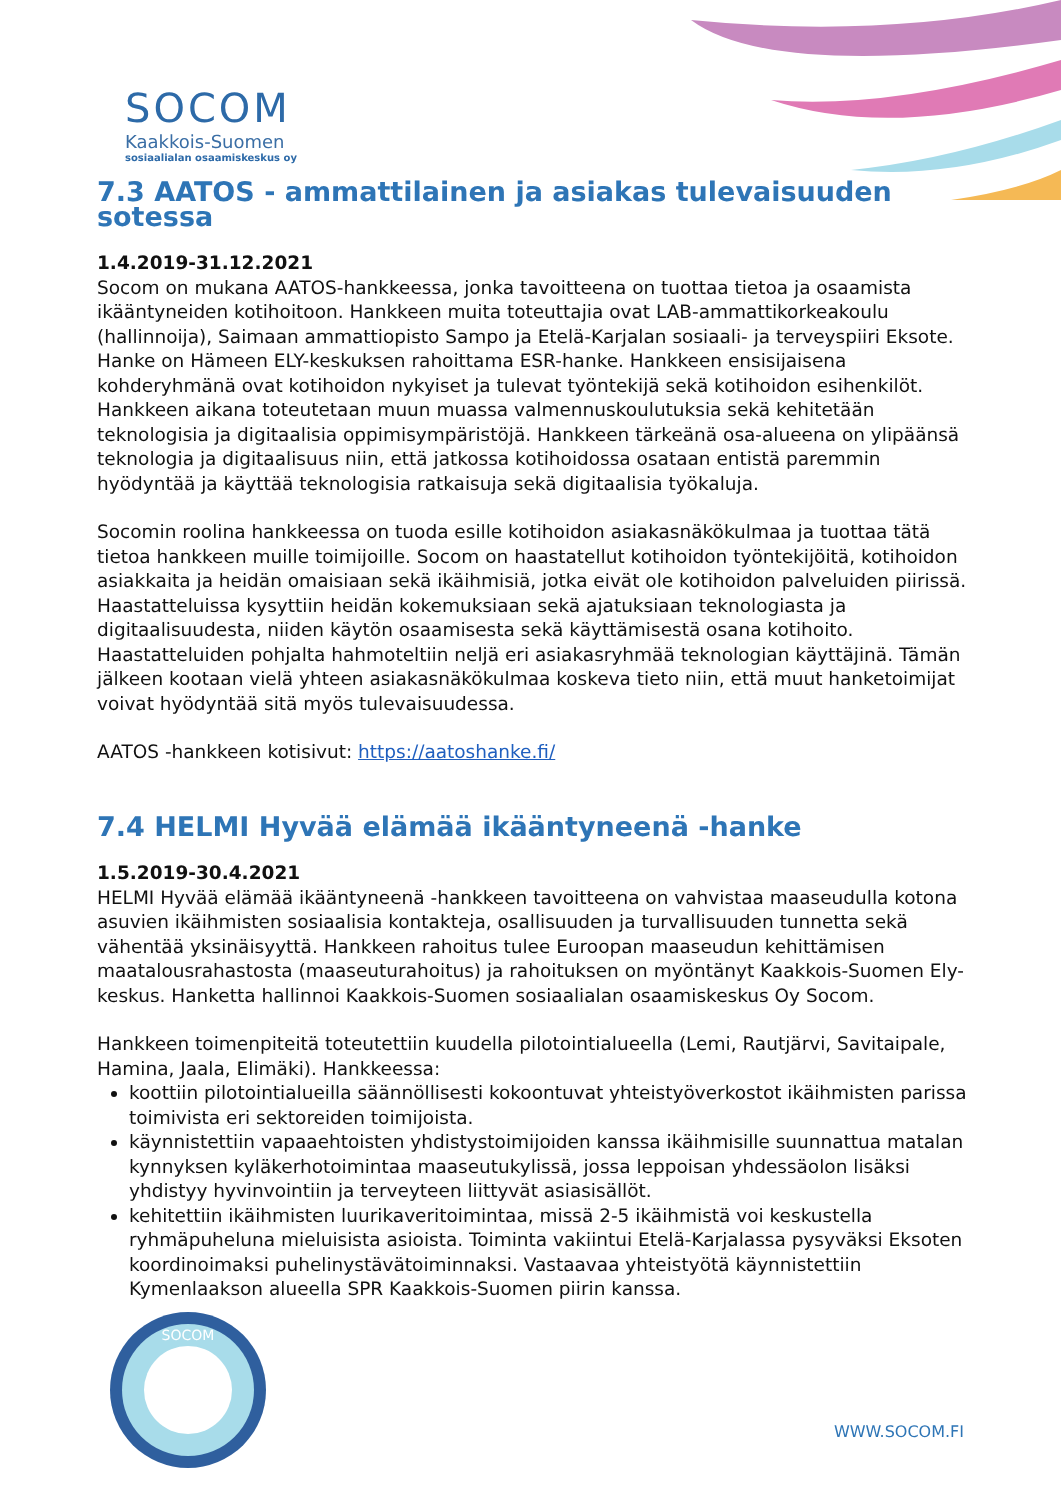SOCOM
Kaakkois-Suomen
sosiaalialan osaamiskeskus oy
7.3 AATOS - ammattilainen ja asiakas tulevaisuuden sotessa
1.4.2019-31.12.2021
Socom on mukana AATOS-hankkeessa, jonka tavoitteena on tuottaa tietoa ja osaamista ikääntyneiden kotihoitoon. Hankkeen muita toteuttajia ovat LAB-ammattikorkeakoulu (hallinnoija), Saimaan ammattiopisto Sampo ja Etelä-Karjalan sosiaali- ja terveyspiiri Eksote. Hanke on Hämeen ELY-keskuksen rahoittama ESR-hanke. Hankkeen ensisijaisena kohderyhmänä ovat kotihoidon nykyiset ja tulevat työntekijä sekä kotihoidon esihenkilöt. Hankkeen aikana toteutetaan muun muassa valmennuskoulutuksia sekä kehitetään teknologisia ja digitaalisia oppimisympäristöjä. Hankkeen tärkeänä osa-alueena on ylipäänsä teknologia ja digitaalisuus niin, että jatkossa kotihoidossa osataan entistä paremmin hyödyntää ja käyttää teknologisia ratkaisuja sekä digitaalisia työkaluja.
Socomin roolina hankkeessa on tuoda esille kotihoidon asiakasnäkökulmaa ja tuottaa tätä tietoa hankkeen muille toimijoille. Socom on haastatellut kotihoidon työntekijöitä, kotihoidon asiakkaita ja heidän omaisiaan sekä ikäihmisiä, jotka eivät ole kotihoidon palveluiden piirissä. Haastatteluissa kysyttiin heidän kokemuksiaan sekä ajatuksiaan teknologiasta ja digitaalisuudesta, niiden käytön osaamisesta sekä käyttämisestä osana kotihoito. Haastatteluiden pohjalta hahmoteltiin neljä eri asiakasryhmää teknologian käyttäjinä. Tämän jälkeen kootaan vielä yhteen asiakasnäkökulmaa koskeva tieto niin, että muut hanketoimijat voivat hyödyntää sitä myös tulevaisuudessa.
AATOS -hankkeen kotisivut: https://aatoshanke.fi/
7.4 HELMI Hyvää elämää ikääntyneenä -hanke
1.5.2019-30.4.2021
HELMI Hyvää elämää ikääntyneenä -hankkeen tavoitteena on vahvistaa maaseudulla kotona asuvien ikäihmisten sosiaalisia kontakteja, osallisuuden ja turvallisuuden tunnetta sekä vähentää yksinäisyyttä. Hankkeen rahoitus tulee Euroopan maaseudun kehittämisen maatalousrahastosta (maaseuturahoitus) ja rahoituksen on myöntänyt Kaakkois-Suomen Ely-keskus. Hanketta hallinnoi Kaakkois-Suomen sosiaalialan osaamiskeskus Oy Socom.
Hankkeen toimenpiteitä toteutettiin kuudella pilotointialueella (Lemi, Rautjärvi, Savitaipale, Hamina, Jaala, Elimäki). Hankkeessa:
koottiin pilotointialueilla säännöllisesti kokoontuvat yhteistyöverkostot ikäihmisten parissa toimivista eri sektoreiden toimijoista.
käynnistettiin vapaaehtoisten yhdistystoimijoiden kanssa ikäihmisille suunnattua matalan kynnyksen kyläkerhotoimintaa maaseutukylissä, jossa leppoisan yhdessäolon lisäksi yhdistyy hyvinvointiin ja terveyteen liittyvät asiasisällöt.
kehitettiin ikäihmisten luurikaveritoimintaa, missä 2-5 ikäihmistä voi keskustella ryhmäpuheluna mieluisista asioista. Toiminta vakiintui Etelä-Karjalassa pysyväksi Eksoten koordinoimaksi puhelinystävätoiminnaksi. Vastaavaa yhteistyötä käynnistettiin Kymenlaakson alueella SPR Kaakkois-Suomen piirin kanssa.
SOCOM
WWW.SOCOM.FI